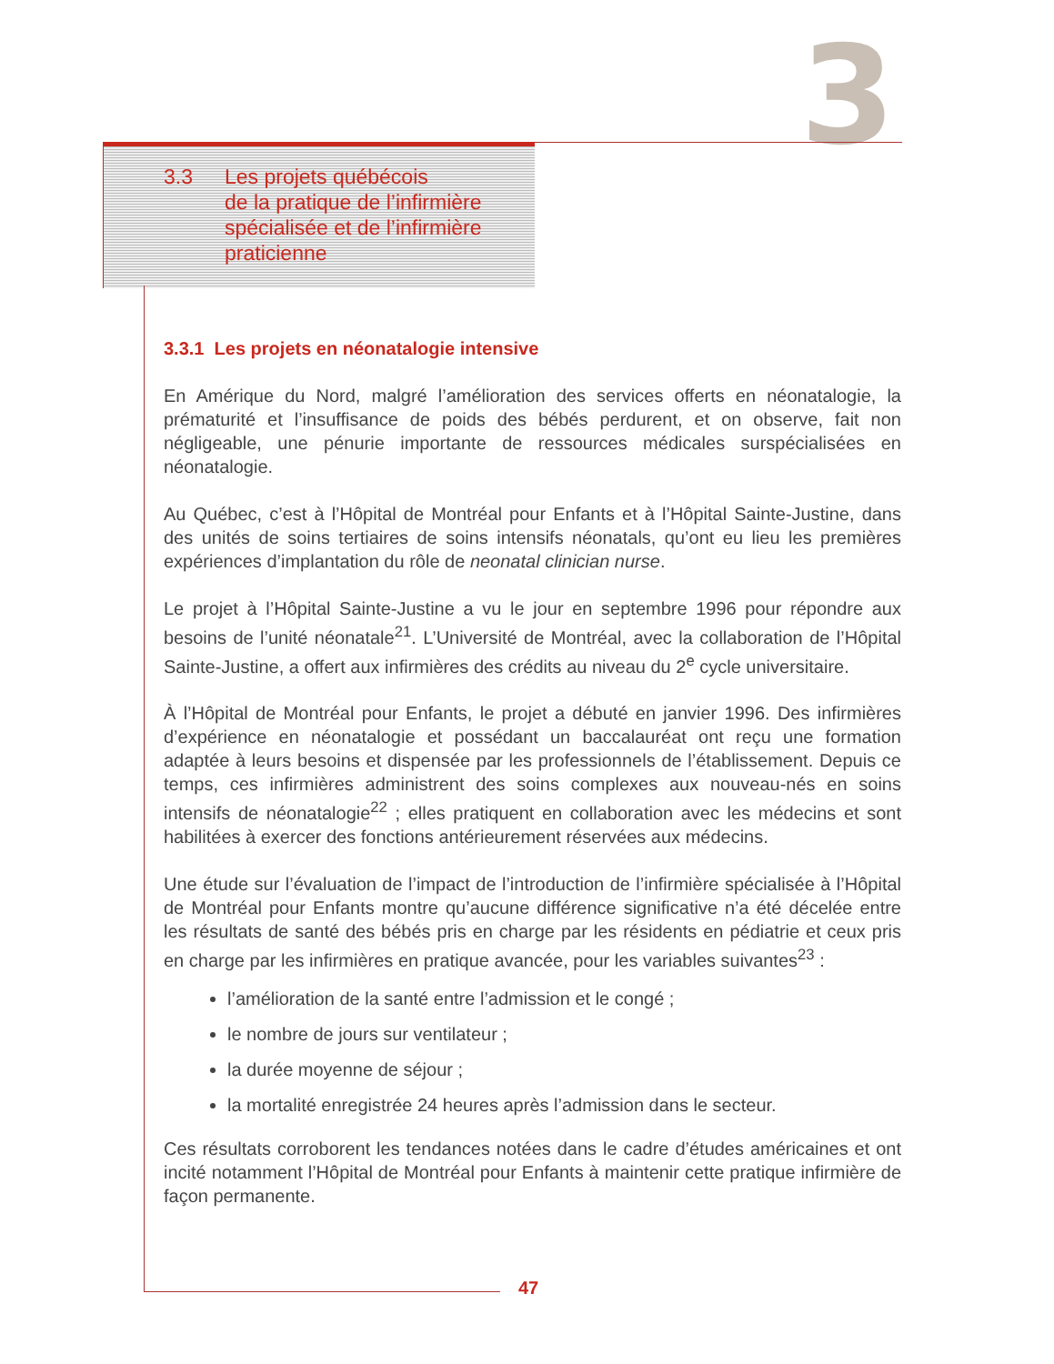3
3.3 Les projets québécois
de la pratique de l’infirmière
spécialisée et de l’infirmière
praticienne
3.3.1 Les projets en néonatalogie intensive
En Amérique du Nord, malgré l’amélioration des services offerts en néonatalogie, la prématurité et l’insuffisance de poids des bébés perdurent, et on observe, fait non négligeable, une pénurie importante de ressources médicales surspécialisées en néonatalogie.
Au Québec, c’est à l’Hôpital de Montréal pour Enfants et à l’Hôpital Sainte-Justine, dans des unités de soins tertiaires de soins intensifs néonatals, qu’ont eu lieu les premières expériences d’implantation du rôle de neonatal clinician nurse.
Le projet à l’Hôpital Sainte-Justine a vu le jour en septembre 1996 pour répondre aux besoins de l’unité néonatale<sup>21</sup>. L’Université de Montréal, avec la collaboration de l’Hôpital Sainte-Justine, a offert aux infirmières des crédits au niveau du 2<sup>e</sup> cycle universitaire.
À l’Hôpital de Montréal pour Enfants, le projet a débuté en janvier 1996. Des infirmières d’expérience en néonatalogie et possédant un baccalauréat ont reçu une formation adaptée à leurs besoins et dispensée par les professionnels de l’établissement. Depuis ce temps, ces infirmières administrent des soins complexes aux nouveau-nés en soins intensifs de néonatalogie<sup>22</sup> ; elles pratiquent en collaboration avec les médecins et sont habilitées à exercer des fonctions antérieurement réservées aux médecins.
Une étude sur l’évaluation de l’impact de l’introduction de l’infirmière spécialisée à l’Hôpital de Montréal pour Enfants montre qu’aucune différence significative n’a été décelée entre les résultats de santé des bébés pris en charge par les résidents en pédiatrie et ceux pris en charge par les infirmières en pratique avancée, pour les variables suivantes<sup>23</sup> :
l’amélioration de la santé entre l’admission et le congé ;
le nombre de jours sur ventilateur ;
la durée moyenne de séjour ;
la mortalité enregistrée 24 heures après l’admission dans le secteur.
Ces résultats corroborent les tendances notées dans le cadre d’études américaines et ont incité notamment l’Hôpital de Montréal pour Enfants à maintenir cette pratique infirmière de façon permanente.
47